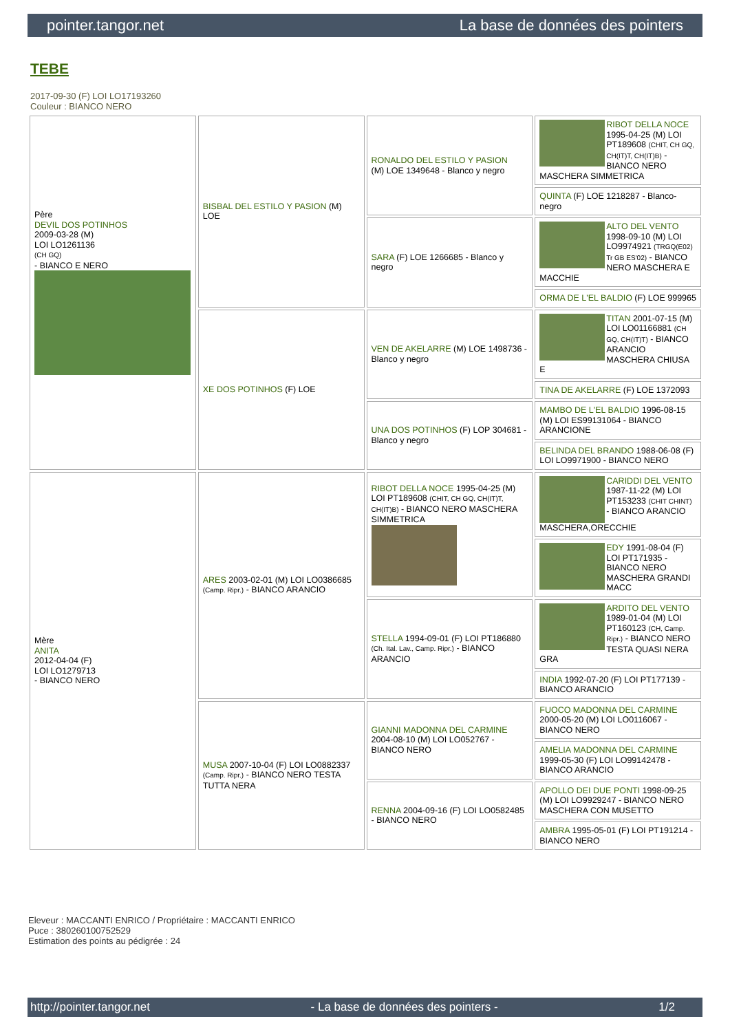pointer.tangor.net La base de données des pointers
TEBE
2017-09-30 (F) LOI LO17193260
Couleur : BIANCO NERO
| Père DEVIL DOS POTINHOS 2009-03-28 (M) LOI LO1261136 (CH GQ) - BIANCO E NERO | BISBAL DEL ESTILO Y PASION (M) LOE | RONALDO DEL ESTILO Y PASION (M) LOE 1349648 - Blanco y negro | RIBOT DELLA NOCE 1995-04-25 (M) LOI PT189608 (CHIT, CH GQ, CH(IT)T, CH(IT)B) - BIANCO NERO MASCHERA SIMMETRICA |
| | | | QUINTA (F) LOE 1218287 - Blanco-negro |
| | | SARA (F) LOE 1266685 - Blanco y negro | ALTO DEL VENTO 1998-09-10 (M) LOI LO9974921 (TRGQ(E02) Tr GB ES'02) - BIANCO NERO MASCHERA E MACCHIE |
| | | | ORMA DE L'EL BALDIO (F) LOE 999965 |
| | XE DOS POTINHOS (F) LOE | VEN DE AKELARRE (M) LOE 1498736 - Blanco y negro | TITAN 2001-07-15 (M) LOI LO01166881 (CH GQ, CH(IT)T) - BIANCO ARANCIO MASCHERA CHIUSA E |
| | | | TINA DE AKELARRE (F) LOE 1372093 |
| | | UNA DOS POTINHOS (F) LOP 304681 - Blanco y negro | MAMBO DE L'EL BALDIO 1996-08-15 (M) LOI ES99131064 - BIANCO ARANCIONE |
| | | | BELINDA DEL BRANDO 1988-06-08 (F) LOI LO9971900 - BIANCO NERO |
| Mère ANITA 2012-04-04 (F) LOI LO1279713 - BIANCO NERO | ARES 2003-02-01 (M) LOI LO0386685 (Camp. Ripr.) - BIANCO ARANCIO | RIBOT DELLA NOCE 1995-04-25 (M) LOI PT189608 (CHIT, CH GQ, CH(IT)T, CH(IT)B) - BIANCO NERO MASCHERA SIMMETRICA | CARIDDI DEL VENTO 1987-11-22 (M) LOI PT153233 (CHIT CHINT) - BIANCO ARANCIO MASCHERA,ORECCHIE |
| | | | EDY 1991-08-04 (F) LOI PT171935 - BIANCO NERO MASCHERA GRANDI MACC |
| | | STELLA 1994-09-01 (F) LOI PT186880 (Ch. Ital. Lav., Camp. Ripr.) - BIANCO ARANCIO | ARDITO DEL VENTO 1989-01-04 (M) LOI PT160123 (CH, Camp. Ripr.) - BIANCO NERO TESTA QUASI NERA GRA |
| | | | INDIA 1992-07-20 (F) LOI PT177139 - BIANCO ARANCIO |
| | MUSA 2007-10-04 (F) LOI LO0882337 (Camp. Ripr.) - BIANCO NERO TESTA TUTTA NERA | GIANNI MADONNA DEL CARMINE 2004-08-10 (M) LOI LO052767 - BIANCO NERO | FUOCO MADONNA DEL CARMINE 2000-05-20 (M) LOI LO0116067 - BIANCO NERO |
| | | | AMELIA MADONNA DEL CARMINE 1999-05-30 (F) LOI LO99142478 - BIANCO ARANCIO |
| | | RENNA 2004-09-16 (F) LOI LO0582485 - BIANCO NERO | APOLLO DEI DUE PONTI 1998-09-25 (M) LOI LO9929247 - BIANCO NERO MASCHERA CON MUSETTO |
| | | | AMBRA 1995-05-01 (F) LOI PT191214 - BIANCO NERO |
Eleveur : MACCANTI ENRICO / Propriétaire : MACCANTI ENRICO
Puce : 380260100752529
Estimation des points au pédigrée : 24
http://pointer.tangor.net - La base de données des pointers - 1/2